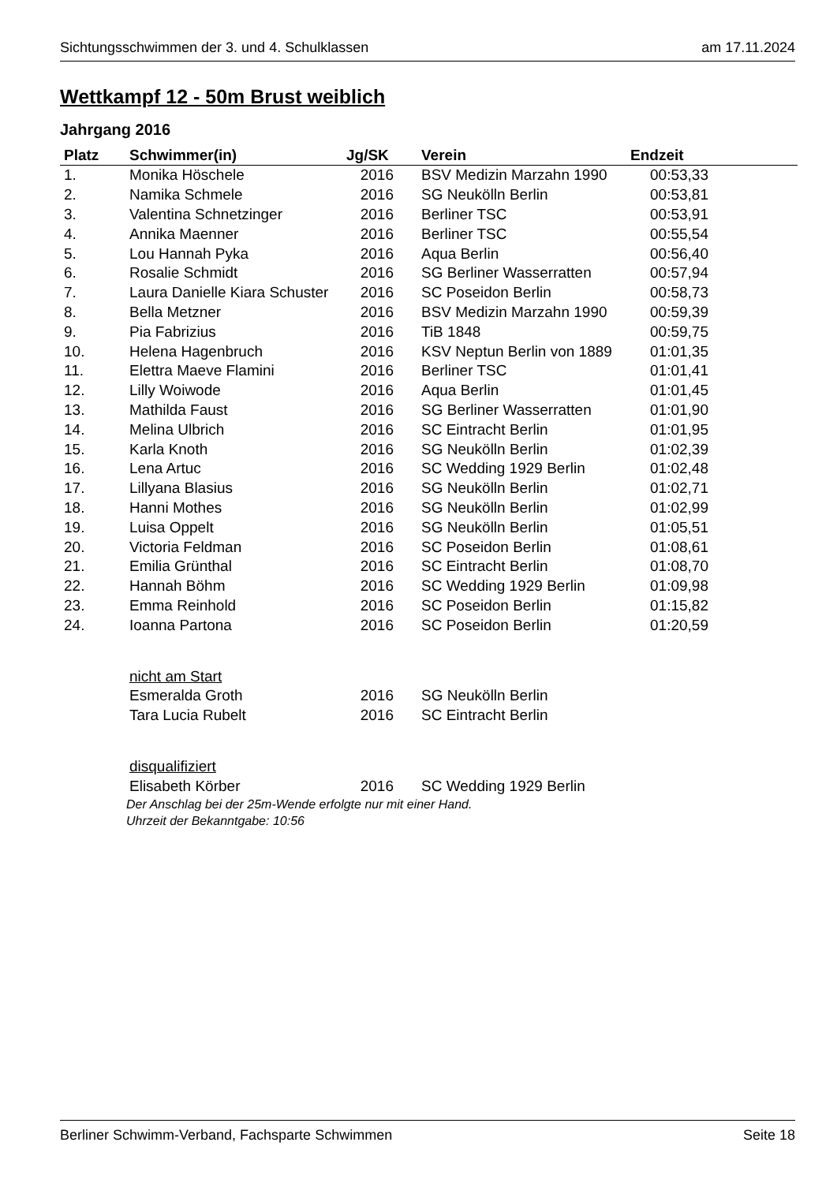Sichtungsschwimmen der 3. und 4. Schulklassen am 17.11.2024
Wettkampf 12 - 50m Brust weiblich
Jahrgang 2016
| Platz | Schwimmer(in) | Jg/SK | Verein | Endzeit |
| --- | --- | --- | --- | --- |
| 1. | Monika Höschele | 2016 | BSV Medizin Marzahn 1990 | 00:53,33 |
| 2. | Namika Schmele | 2016 | SG Neukölln Berlin | 00:53,81 |
| 3. | Valentina Schnetzinger | 2016 | Berliner TSC | 00:53,91 |
| 4. | Annika Maenner | 2016 | Berliner TSC | 00:55,54 |
| 5. | Lou Hannah Pyka | 2016 | Aqua Berlin | 00:56,40 |
| 6. | Rosalie Schmidt | 2016 | SG Berliner Wasserratten | 00:57,94 |
| 7. | Laura Danielle Kiara Schuster | 2016 | SC Poseidon Berlin | 00:58,73 |
| 8. | Bella Metzner | 2016 | BSV Medizin Marzahn 1990 | 00:59,39 |
| 9. | Pia Fabrizius | 2016 | TiB 1848 | 00:59,75 |
| 10. | Helena Hagenbruch | 2016 | KSV Neptun Berlin von 1889 | 01:01,35 |
| 11. | Elettra Maeve Flamini | 2016 | Berliner TSC | 01:01,41 |
| 12. | Lilly Woiwode | 2016 | Aqua Berlin | 01:01,45 |
| 13. | Mathilda Faust | 2016 | SG Berliner Wasserratten | 01:01,90 |
| 14. | Melina Ulbrich | 2016 | SC Eintracht Berlin | 01:01,95 |
| 15. | Karla Knoth | 2016 | SG Neukölln Berlin | 01:02,39 |
| 16. | Lena Artuc | 2016 | SC Wedding 1929 Berlin | 01:02,48 |
| 17. | Lillyana Blasius | 2016 | SG Neukölln Berlin | 01:02,71 |
| 18. | Hanni Mothes | 2016 | SG Neukölln Berlin | 01:02,99 |
| 19. | Luisa Oppelt | 2016 | SG Neukölln Berlin | 01:05,51 |
| 20. | Victoria Feldman | 2016 | SC Poseidon Berlin | 01:08,61 |
| 21. | Emilia Grünthal | 2016 | SC Eintracht Berlin | 01:08,70 |
| 22. | Hannah Böhm | 2016 | SC Wedding 1929 Berlin | 01:09,98 |
| 23. | Emma Reinhold | 2016 | SC Poseidon Berlin | 01:15,82 |
| 24. | Ioanna Partona | 2016 | SC Poseidon Berlin | 01:20,59 |
| | nicht am Start | | | |
| | Esmeralda Groth | 2016 | SG Neukölln Berlin | |
| | Tara Lucia Rubelt | 2016 | SC Eintracht Berlin | |
| | disqualifiziert | | | |
| | Elisabeth Körber | 2016 | SC Wedding 1929 Berlin | |
Der Anschlag bei der 25m-Wende erfolgte nur mit einer Hand.
Uhrzeit der Bekanntgabe: 10:56
Berliner Schwimm-Verband, Fachsparte Schwimmen Seite 18